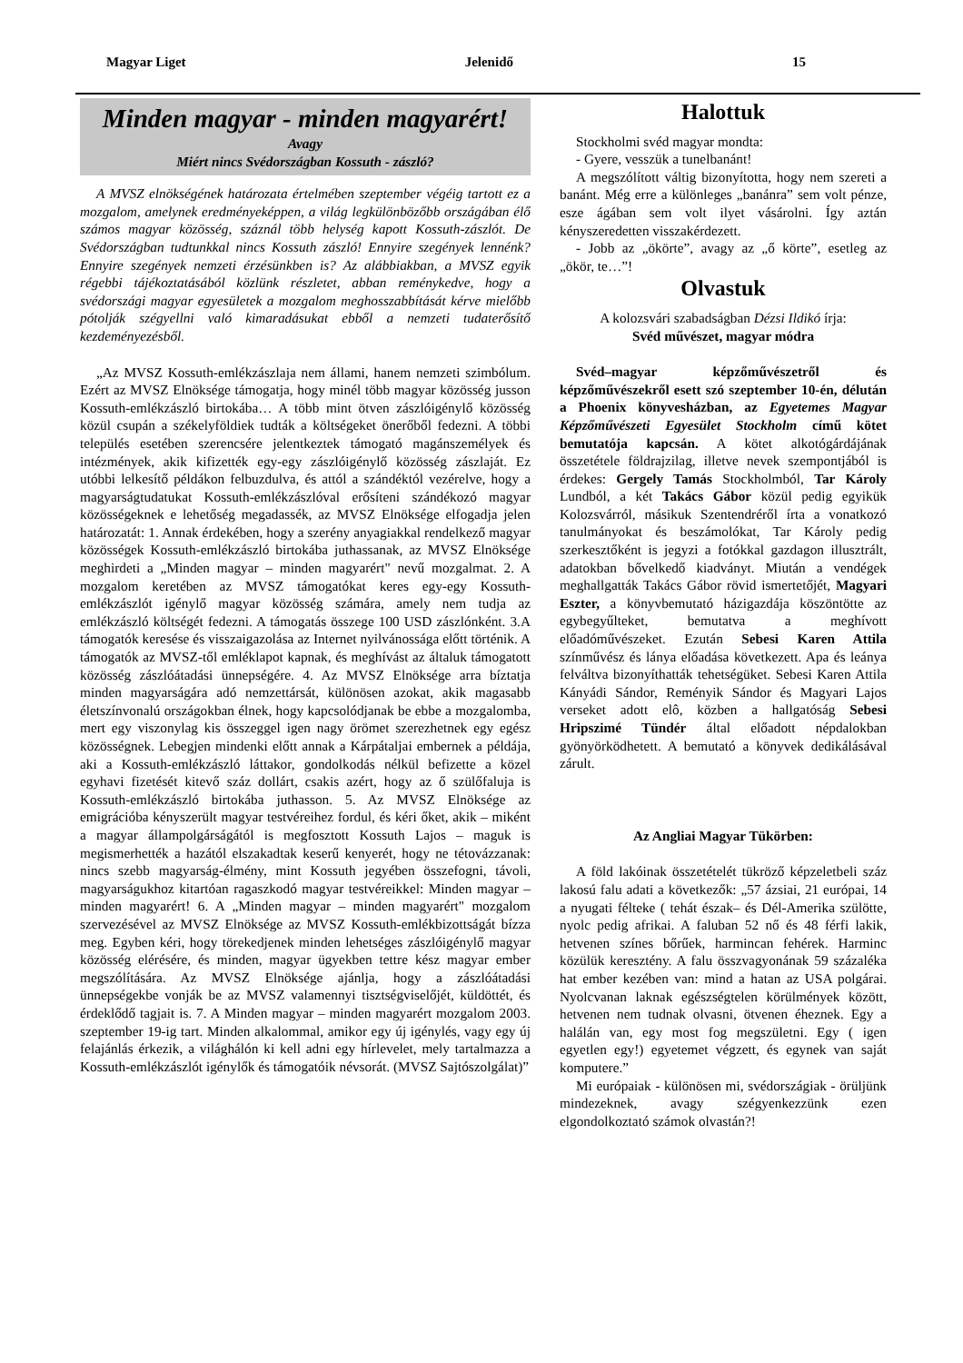Magyar Liget Jelenidő 15
Minden magyar - minden magyarért!
Avagy
Miért nincs Svédországban Kossuth - zászló?
A MVSZ elnökségének határozata értelmében szeptember végéig tartott ez a mozgalom, amelynek eredményeképpen, a világ legkülönbözőbb országában élő számos magyar közösség, száznál több helység kapott Kossuth-zászlót. De Svédországban tudtunkkal nincs Kossuth zászló! Ennyire szegények lennénk? Ennyire szegények nemzeti érzésünkben is? Az alábbiakban, a MVSZ egyik régebbi tájékoztatásából közlünk részletet, abban reménykedve, hogy a svédországi magyar egyesületek a mozgalom meghosszabbítását kérve mielőbb pótolják szégyellni való kimaradásukat ebből a nemzeti tudaterősítő kezdeményezésből.
„Az MVSZ Kossuth-emlékzászlaja nem állami, hanem nemzeti szimbólum. Ezért az MVSZ Elnöksége támogatja, hogy minél több magyar közösség jusson Kossuth-emlékzászló birtokába… A több mint ötven zászlóigénylő közösség közül csupán a székelyföldiek tudták a költségeket önerőből fedezni. A többi település esetében szerencsére jelentkeztek támogató magánszemélyek és intézmények, akik kifizették egy-egy zászlóigénylő közösség zászlaját. Ez utóbbi lelkesítő példákon felbuzdulva, és attól a szándéktól vezérelve, hogy a magyarságtudatukat Kossuth-emlékzászlóval erősíteni szándékozó magyar közösségeknek e lehetőség megadassék, az MVSZ Elnöksége elfogadja jelen határozatát: 1. Annak érdekében, hogy a szerény anyagiakkal rendelkező magyar közösségek Kossuth-emlékzászló birtokába juthassanak, az MVSZ Elnöksége meghirdeti a „Minden magyar – minden magyarért" nevű mozgalmat. 2. A mozgalom keretében az MVSZ támogatókat keres egy-egy Kossuth-emlékzászlót igénylő magyar közösség számára, amely nem tudja az emlékzászló költségét fedezni. A támogatás összege 100 USD zászlónként. 3.A támogatók keresése és visszaigazolása az Internet nyilvánossága előtt történik. A támogatók az MVSZ-től emléklapot kapnak, és meghívást az általuk támogatott közösség zászlóátadási ünnepségére. 4. Az MVSZ Elnöksége arra bíztatja minden magyarságára adó nemzettársát, különösen azokat, akik magasabb életszínvonalú országokban élnek, hogy kapcsolódjanak be ebbe a mozgalomba, mert egy viszonylag kis összeggel igen nagy örömet szerezhetnek egy egész közösségnek. Lebegjen mindenki előtt annak a Kárpátaljai embernek a példája, aki a Kossuth-emlékzászló láttakor, gondolkodás nélkül befizette a közel egyhavi fizetését kitevő száz dollárt, csakis azért, hogy az ő szülőfaluja is Kossuth-emlékzászló birtokába juthasson. 5. Az MVSZ Elnöksége az emigrációba kényszerült magyar testvéreihez fordul, és kéri őket, akik – miként a magyar állampolgárságától is megfosztott Kossuth Lajos – maguk is megismerhették a hazától elszakadtak keserű kenyerét, hogy ne tétovázzanak: nincs szebb magyarság-élmény, mint Kossuth jegyében összefogni, távoli, magyarságukhoz kitartóan ragaszkodó magyar testvéreikkel: Minden magyar – minden magyarért! 6. A „Minden magyar – minden magyarért" mozgalom szervezésével az MVSZ Elnöksége az MVSZ Kossuth-emlékbizottságát bízza meg. Egyben kéri, hogy törekedjenek minden lehetséges zászlóigénylő magyar közösség elérésére, és minden, magyar ügyekben tettre kész magyar ember megszólítására. Az MVSZ Elnöksége ajánlja, hogy a zászlóátadási ünnepségekbe vonják be az MVSZ valamennyi tisztségviselőjét, küldöttét, és érdeklődő tagjait is. 7. A Minden magyar – minden magyarért mozgalom 2003. szeptember 19-ig tart. Minden alkalommal, amikor egy új igénylés, vagy egy új felajánlás érkezik, a világhálón ki kell adni egy hírlevelet, mely tartalmazza a Kossuth-emlékzászlót igénylők és támogatóik névsorát. (MVSZ Sajtószolgálat)”
Halottuk
Stockholmi svéd magyar mondta:
- Gyere, vesszük a tunelbanánt!
A megszólított váltig bizonyította, hogy nem szereti a banánt. Még erre a különleges „banánra” sem volt pénze, esze ágában sem volt ilyet vásárolni. Így aztán kényszeredetten visszakérdezett.
- Jobb az „ökörte”, avagy az „ő körte”, esetleg az „ökör, te…”!
Olvastuk
A kolozsvári szabadságban Dézsi Ildikó írja:
Svéd művészet, magyar módra
Svéd–magyar képzőművészetről és képzőművészekről esett szó szeptember 10-én, délután a Phoenix könyvesházban, az Egyetemes Magyar Képzőművészeti Egyesület Stockholm című kötet bemutatója kapcsán. A kötet alkotógárdájának összetétele földrajzilag, illetve nevek szempontjából is érdekes: Gergely Tamás Stockholmból, Tar Károly Lundból, a két Takács Gábor közül pedig egyikük Kolozsvárról, másikuk Szentendréről írta a vonatkozó tanulmányokat és beszámolókat, Tar Károly pedig szerkesztőként is jegyzi a fotókkal gazdagon illusztrált, adatokban bővelkedő kiadványt. Miután a vendégek meghallgatták Takács Gábor rövid ismertetőjét, Magyari Eszter, a könyvbemutató házigazdája köszöntötte az egybegyűlteket, bemutatva a meghívott előadóművészeket. Ezután Sebesi Karen Attila színművész és lánya előadása következett. Apa és leánya felváltva bizonyíthatták tehetségüket. Sebesi Karen Attila Kányádi Sándor, Reményik Sándor és Magyari Lajos verseket adott elô, közben a hallgatóság Sebesi Hripszimé Tündér által előadott népdalokban gyönyörködhetett. A bemutató a könyvek dedikálásával zárult.
Az Angliai Magyar Tükörben:
A föld lakóinak összetételét tükröző képzeletbeli száz lakosú falu adati a következők: „57 ázsiai, 21 európai, 14 a nyugati félteke ( tehát észak– és Dél-Amerika szülötte, nyolc pedig afrikai. A faluban 52 nő és 48 férfi lakik, hetvenen színes bőrűek, harmincan fehérek. Harminc közülük keresztény. A falu összvagyonának 59 százaléka hat ember kezében van: mind a hatan az USA polgárai. Nyolcvanan laknak egészségtelen körülmények között, hetvenen nem tudnak olvasni, ötvenen éheznek. Egy a halálán van, egy most fog megszületni. Egy ( igen egyetlen egy!) egyetemet végzett, és egynek van saját komputere.”
Mi európaiak - különösen mi, svédországiak - örüljünk mindezeknek, avagy szégyenkezzünk ezen elgondolkoztató számok olvastán?!